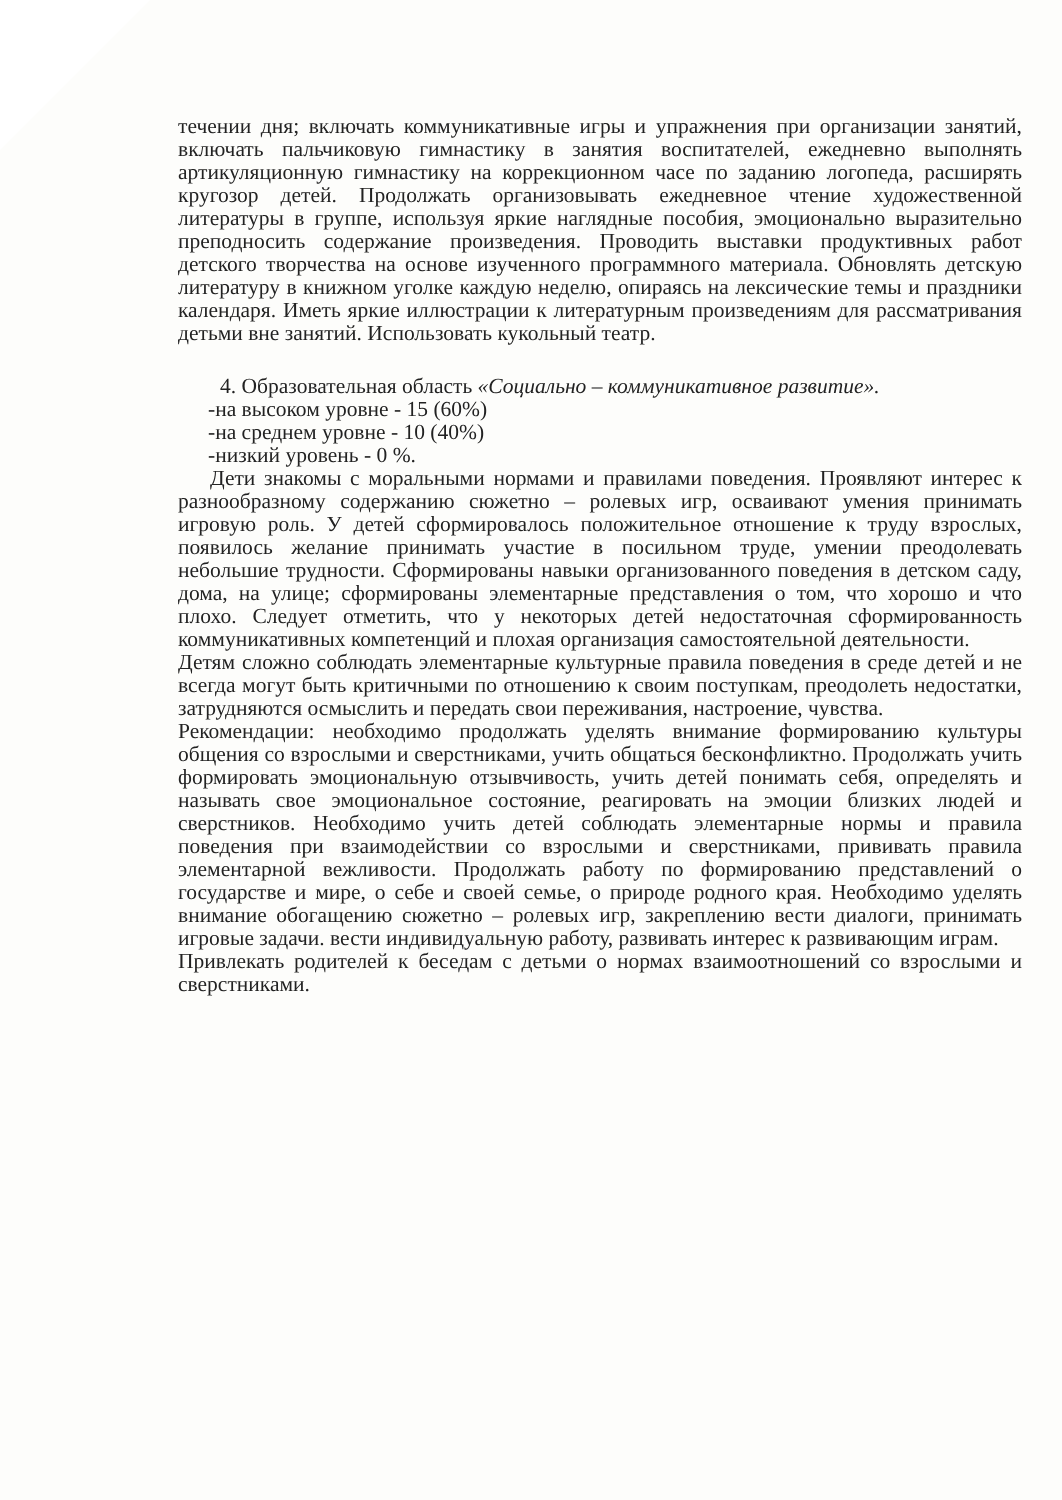течении дня; включать коммуникативные игры и упражнения при организации занятий, включать пальчиковую гимнастику в занятия воспитателей, ежедневно выполнять артикуляционную гимнастику на коррекционном часе по заданию логопеда, расширять кругозор детей. Продолжать организовывать ежедневное чтение художественной литературы в группе, используя яркие наглядные пособия, эмоционально выразительно преподносить содержание произведения. Проводить выставки продуктивных работ детского творчества на основе изученного программного материала. Обновлять детскую литературу в книжном уголке каждую неделю, опираясь на лексические темы и праздники календаря. Иметь яркие иллюстрации к литературным произведениям для рассматривания детьми вне занятий. Использовать кукольный театр.
4. Образовательная область «Социально – коммуникативное развитие».
-на высоком уровне - 15 (60%)
-на среднем уровне - 10 (40%)
-низкий уровень - 0 %.
Дети знакомы с моральными нормами и правилами поведения. Проявляют интерес к разнообразному содержанию сюжетно – ролевых игр, осваивают умения принимать игровую роль. У детей сформировалось положительное отношение к труду взрослых, появилось желание принимать участие в посильном труде, умении преодолевать небольшие трудности. Сформированы навыки организованного поведения в детском саду, дома, на улице; сформированы элементарные представления о том, что хорошо и что плохо. Следует отметить, что у некоторых детей недостаточная сформированность коммуникативных компетенций и плохая организация самостоятельной деятельности.
Детям сложно соблюдать элементарные культурные правила поведения в среде детей и не всегда могут быть критичными по отношению к своим поступкам, преодолеть недостатки, затрудняются осмыслить и передать свои переживания, настроение, чувства.
Рекомендации: необходимо продолжать уделять внимание формированию культуры общения со взрослыми и сверстниками, учить общаться бесконфликтно. Продолжать учить формировать эмоциональную отзывчивость, учить детей понимать себя, определять и называть свое эмоциональное состояние, реагировать на эмоции близких людей и сверстников. Необходимо учить детей соблюдать элементарные нормы и правила поведения при взаимодействии со взрослыми и сверстниками, прививать правила элементарной вежливости. Продолжать работу по формированию представлений о государстве и мире, о себе и своей семье, о природе родного края. Необходимо уделять внимание обогащению сюжетно – ролевых игр, закреплению вести диалоги, принимать игровые задачи. вести индивидуальную работу, развивать интерес к развивающим играм.
Привлекать родителей к беседам с детьми о нормах взаимоотношений со взрослыми и сверстниками.